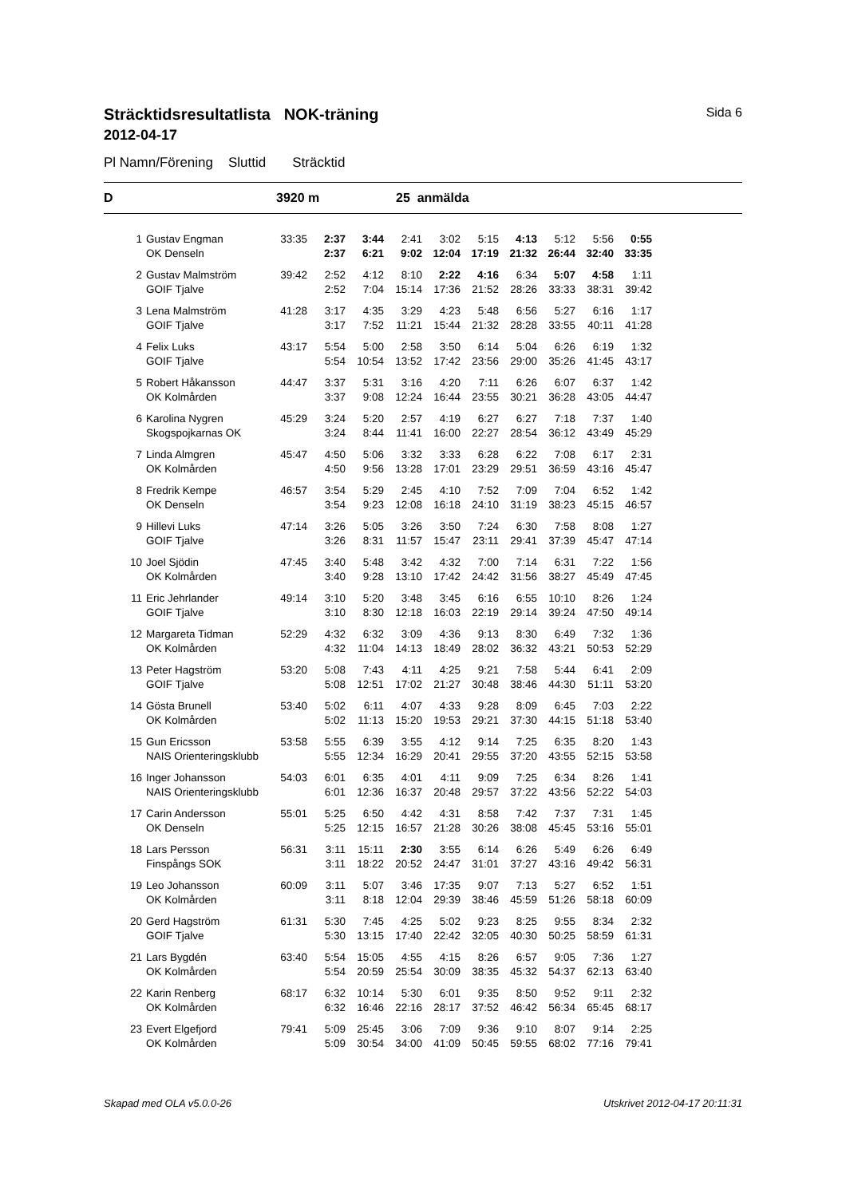Sträcktidsresultatlista NOK-träning Sida 6
2012-04-17
Pl Namn/Förening Sluttid Sträcktid
D 3920 m 25 anmälda
| 1 | Gustav Engman | 33:35 | 2:37 | 3:44 | 2:41 | 3:02 | 5:15 | 4:13 | 5:12 | 5:56 | 0:55 |
| | OK Denseln | | 2:37 | 6:21 | 9:02 | 12:04 | 17:19 | 21:32 | 26:44 | 32:40 | 33:35 |
| 2 | Gustav Malmström | 39:42 | 2:52 | 4:12 | 8:10 | 2:22 | 4:16 | 6:34 | 5:07 | 4:58 | 1:11 |
| | GOIF Tjalve | | 2:52 | 7:04 | 15:14 | 17:36 | 21:52 | 28:26 | 33:33 | 38:31 | 39:42 |
| 3 | Lena Malmström | 41:28 | 3:17 | 4:35 | 3:29 | 4:23 | 5:48 | 6:56 | 5:27 | 6:16 | 1:17 |
| | GOIF Tjalve | | 3:17 | 7:52 | 11:21 | 15:44 | 21:32 | 28:28 | 33:55 | 40:11 | 41:28 |
| 4 | Felix Luks | 43:17 | 5:54 | 5:00 | 2:58 | 3:50 | 6:14 | 5:04 | 6:26 | 6:19 | 1:32 |
| | GOIF Tjalve | | 5:54 | 10:54 | 13:52 | 17:42 | 23:56 | 29:00 | 35:26 | 41:45 | 43:17 |
| 5 | Robert Håkansson | 44:47 | 3:37 | 5:31 | 3:16 | 4:20 | 7:11 | 6:26 | 6:07 | 6:37 | 1:42 |
| | OK Kolmården | | 3:37 | 9:08 | 12:24 | 16:44 | 23:55 | 30:21 | 36:28 | 43:05 | 44:47 |
| 6 | Karolina Nygren | 45:29 | 3:24 | 5:20 | 2:57 | 4:19 | 6:27 | 6:27 | 7:18 | 7:37 | 1:40 |
| | Skogspojkarnas OK | | 3:24 | 8:44 | 11:41 | 16:00 | 22:27 | 28:54 | 36:12 | 43:49 | 45:29 |
| 7 | Linda Almgren | 45:47 | 4:50 | 5:06 | 3:32 | 3:33 | 6:28 | 6:22 | 7:08 | 6:17 | 2:31 |
| | OK Kolmården | | 4:50 | 9:56 | 13:28 | 17:01 | 23:29 | 29:51 | 36:59 | 43:16 | 45:47 |
| 8 | Fredrik Kempe | 46:57 | 3:54 | 5:29 | 2:45 | 4:10 | 7:52 | 7:09 | 7:04 | 6:52 | 1:42 |
| | OK Denseln | | 3:54 | 9:23 | 12:08 | 16:18 | 24:10 | 31:19 | 38:23 | 45:15 | 46:57 |
| 9 | Hillevi Luks | 47:14 | 3:26 | 5:05 | 3:26 | 3:50 | 7:24 | 6:30 | 7:58 | 8:08 | 1:27 |
| | GOIF Tjalve | | 3:26 | 8:31 | 11:57 | 15:47 | 23:11 | 29:41 | 37:39 | 45:47 | 47:14 |
| 10 | Joel Sjödin | 47:45 | 3:40 | 5:48 | 3:42 | 4:32 | 7:00 | 7:14 | 6:31 | 7:22 | 1:56 |
| | OK Kolmården | | 3:40 | 9:28 | 13:10 | 17:42 | 24:42 | 31:56 | 38:27 | 45:49 | 47:45 |
| 11 | Eric Jehrlander | 49:14 | 3:10 | 5:20 | 3:48 | 3:45 | 6:16 | 6:55 | 10:10 | 8:26 | 1:24 |
| | GOIF Tjalve | | 3:10 | 8:30 | 12:18 | 16:03 | 22:19 | 29:14 | 39:24 | 47:50 | 49:14 |
| 12 | Margareta Tidman | 52:29 | 4:32 | 6:32 | 3:09 | 4:36 | 9:13 | 8:30 | 6:49 | 7:32 | 1:36 |
| | OK Kolmården | | 4:32 | 11:04 | 14:13 | 18:49 | 28:02 | 36:32 | 43:21 | 50:53 | 52:29 |
| 13 | Peter Hagström | 53:20 | 5:08 | 7:43 | 4:11 | 4:25 | 9:21 | 7:58 | 5:44 | 6:41 | 2:09 |
| | GOIF Tjalve | | 5:08 | 12:51 | 17:02 | 21:27 | 30:48 | 38:46 | 44:30 | 51:11 | 53:20 |
| 14 | Gösta Brunell | 53:40 | 5:02 | 6:11 | 4:07 | 4:33 | 9:28 | 8:09 | 6:45 | 7:03 | 2:22 |
| | OK Kolmården | | 5:02 | 11:13 | 15:20 | 19:53 | 29:21 | 37:30 | 44:15 | 51:18 | 53:40 |
| 15 | Gun Ericsson | 53:58 | 5:55 | 6:39 | 3:55 | 4:12 | 9:14 | 7:25 | 6:35 | 8:20 | 1:43 |
| | NAIS Orienteringsklubb | | 5:55 | 12:34 | 16:29 | 20:41 | 29:55 | 37:20 | 43:55 | 52:15 | 53:58 |
| 16 | Inger Johansson | 54:03 | 6:01 | 6:35 | 4:01 | 4:11 | 9:09 | 7:25 | 6:34 | 8:26 | 1:41 |
| | NAIS Orienteringsklubb | | 6:01 | 12:36 | 16:37 | 20:48 | 29:57 | 37:22 | 43:56 | 52:22 | 54:03 |
| 17 | Carin Andersson | 55:01 | 5:25 | 6:50 | 4:42 | 4:31 | 8:58 | 7:42 | 7:37 | 7:31 | 1:45 |
| | OK Denseln | | 5:25 | 12:15 | 16:57 | 21:28 | 30:26 | 38:08 | 45:45 | 53:16 | 55:01 |
| 18 | Lars Persson | 56:31 | 3:11 | 15:11 | 2:30 | 3:55 | 6:14 | 6:26 | 5:49 | 6:26 | 6:49 |
| | Finspångs SOK | | 3:11 | 18:22 | 20:52 | 24:47 | 31:01 | 37:27 | 43:16 | 49:42 | 56:31 |
| 19 | Leo Johansson | 60:09 | 3:11 | 5:07 | 3:46 | 17:35 | 9:07 | 7:13 | 5:27 | 6:52 | 1:51 |
| | OK Kolmården | | 3:11 | 8:18 | 12:04 | 29:39 | 38:46 | 45:59 | 51:26 | 58:18 | 60:09 |
| 20 | Gerd Hagström | 61:31 | 5:30 | 7:45 | 4:25 | 5:02 | 9:23 | 8:25 | 9:55 | 8:34 | 2:32 |
| | GOIF Tjalve | | 5:30 | 13:15 | 17:40 | 22:42 | 32:05 | 40:30 | 50:25 | 58:59 | 61:31 |
| 21 | Lars Bygdén | 63:40 | 5:54 | 15:05 | 4:55 | 4:15 | 8:26 | 6:57 | 9:05 | 7:36 | 1:27 |
| | OK Kolmården | | 5:54 | 20:59 | 25:54 | 30:09 | 38:35 | 45:32 | 54:37 | 62:13 | 63:40 |
| 22 | Karin Renberg | 68:17 | 6:32 | 10:14 | 5:30 | 6:01 | 9:35 | 8:50 | 9:52 | 9:11 | 2:32 |
| | OK Kolmården | | 6:32 | 16:46 | 22:16 | 28:17 | 37:52 | 46:42 | 56:34 | 65:45 | 68:17 |
| 23 | Evert Elgefjord | 79:41 | 5:09 | 25:45 | 3:06 | 7:09 | 9:36 | 9:10 | 8:07 | 9:14 | 2:25 |
| | OK Kolmården | | 5:09 | 30:54 | 34:00 | 41:09 | 50:45 | 59:55 | 68:02 | 77:16 | 79:41 |
Skapad med OLA v5.0.0-26 Utskrivet 2012-04-17 20:11:31